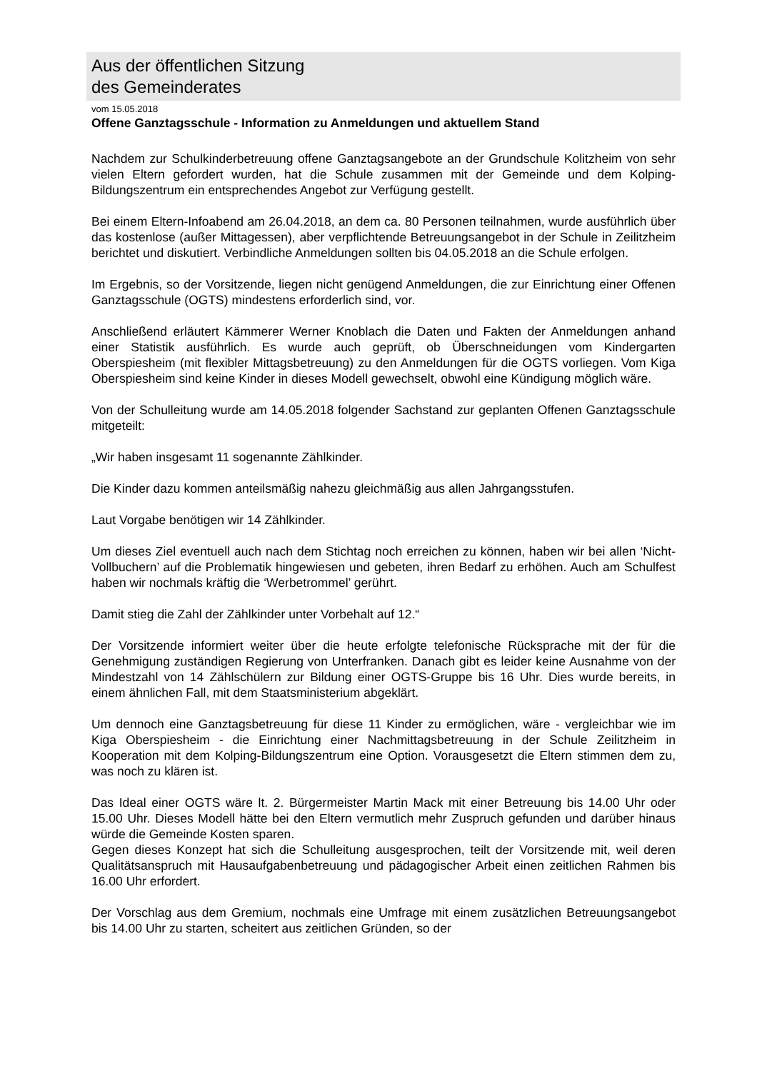Aus der öffentlichen Sitzung
des Gemeinderates
vom 15.05.2018
Offene Ganztagsschule - Information zu Anmeldungen und aktuellem Stand
Nachdem zur Schulkinderbetreuung offene Ganztagsangebote an der Grundschule Kolitzheim von sehr vielen Eltern gefordert wurden, hat die Schule zusammen mit der Gemeinde und dem Kolping-Bildungszentrum ein entsprechendes Angebot zur Verfügung gestellt.
Bei einem Eltern-Infoabend am 26.04.2018, an dem ca. 80 Personen teilnahmen, wurde ausführlich über das kostenlose (außer Mittagessen), aber verpflichtende Betreuungsangebot in der Schule in Zeilitzheim berichtet und diskutiert. Verbindliche Anmeldungen sollten bis 04.05.2018 an die Schule erfolgen.
Im Ergebnis, so der Vorsitzende, liegen nicht genügend Anmeldungen, die zur Einrichtung einer Offenen Ganztagsschule (OGTS) mindestens erforderlich sind, vor.
Anschließend erläutert Kämmerer Werner Knoblach die Daten und Fakten der Anmeldungen anhand einer Statistik ausführlich. Es wurde auch geprüft, ob Überschneidungen vom Kindergarten Oberspiesheim (mit flexibler Mittagsbetreuung) zu den Anmeldungen für die OGTS vorliegen. Vom Kiga Oberspiesheim sind keine Kinder in dieses Modell gewechselt, obwohl eine Kündigung möglich wäre.
Von der Schulleitung wurde am 14.05.2018 folgender Sachstand zur geplanten Offenen Ganztagsschule mitgeteilt:
„Wir haben insgesamt 11 sogenannte Zählkinder.
Die Kinder dazu kommen anteilsmäßig nahezu gleichmäßig aus allen Jahrgangsstufen.
Laut Vorgabe benötigen wir 14 Zählkinder.
Um dieses Ziel eventuell auch nach dem Stichtag noch erreichen zu können, haben wir bei allen ‘Nicht-Vollbuchern’ auf die Problematik hingewiesen und gebeten, ihren Bedarf zu erhöhen. Auch am Schulfest haben wir nochmals kräftig die ‘Werbetrommel’ gerührt.
Damit stieg die Zahl der Zählkinder unter Vorbehalt auf 12.“
Der Vorsitzende informiert weiter über die heute erfolgte telefonische Rücksprache mit der für die Genehmigung zuständigen Regierung von Unterfranken. Danach gibt es leider keine Ausnahme von der Mindestzahl von 14 Zählschülern zur Bildung einer OGTS-Gruppe bis 16 Uhr. Dies wurde bereits, in einem ähnlichen Fall, mit dem Staatsministerium abgeklärt.
Um dennoch eine Ganztagsbetreuung für diese 11 Kinder zu ermöglichen, wäre - vergleichbar wie im Kiga Oberspiesheim - die Einrichtung einer Nachmittagsbetreuung in der Schule Zeilitzheim in Kooperation mit dem Kolping-Bildungszentrum eine Option. Vorausgesetzt die Eltern stimmen dem zu, was noch zu klären ist.
Das Ideal einer OGTS wäre lt. 2. Bürgermeister Martin Mack mit einer Betreuung bis 14.00 Uhr oder 15.00 Uhr. Dieses Modell hätte bei den Eltern vermutlich mehr Zuspruch gefunden und darüber hinaus würde die Gemeinde Kosten sparen.
Gegen dieses Konzept hat sich die Schulleitung ausgesprochen, teilt der Vorsitzende mit, weil deren Qualitätsanspruch mit Hausaufgabenbetreuung und pädagogischer Arbeit einen zeitlichen Rahmen bis 16.00 Uhr erfordert.
Der Vorschlag aus dem Gremium, nochmals eine Umfrage mit einem zusätzlichen Betreuungsangebot bis 14.00 Uhr zu starten, scheitert aus zeitlichen Gründen, so der